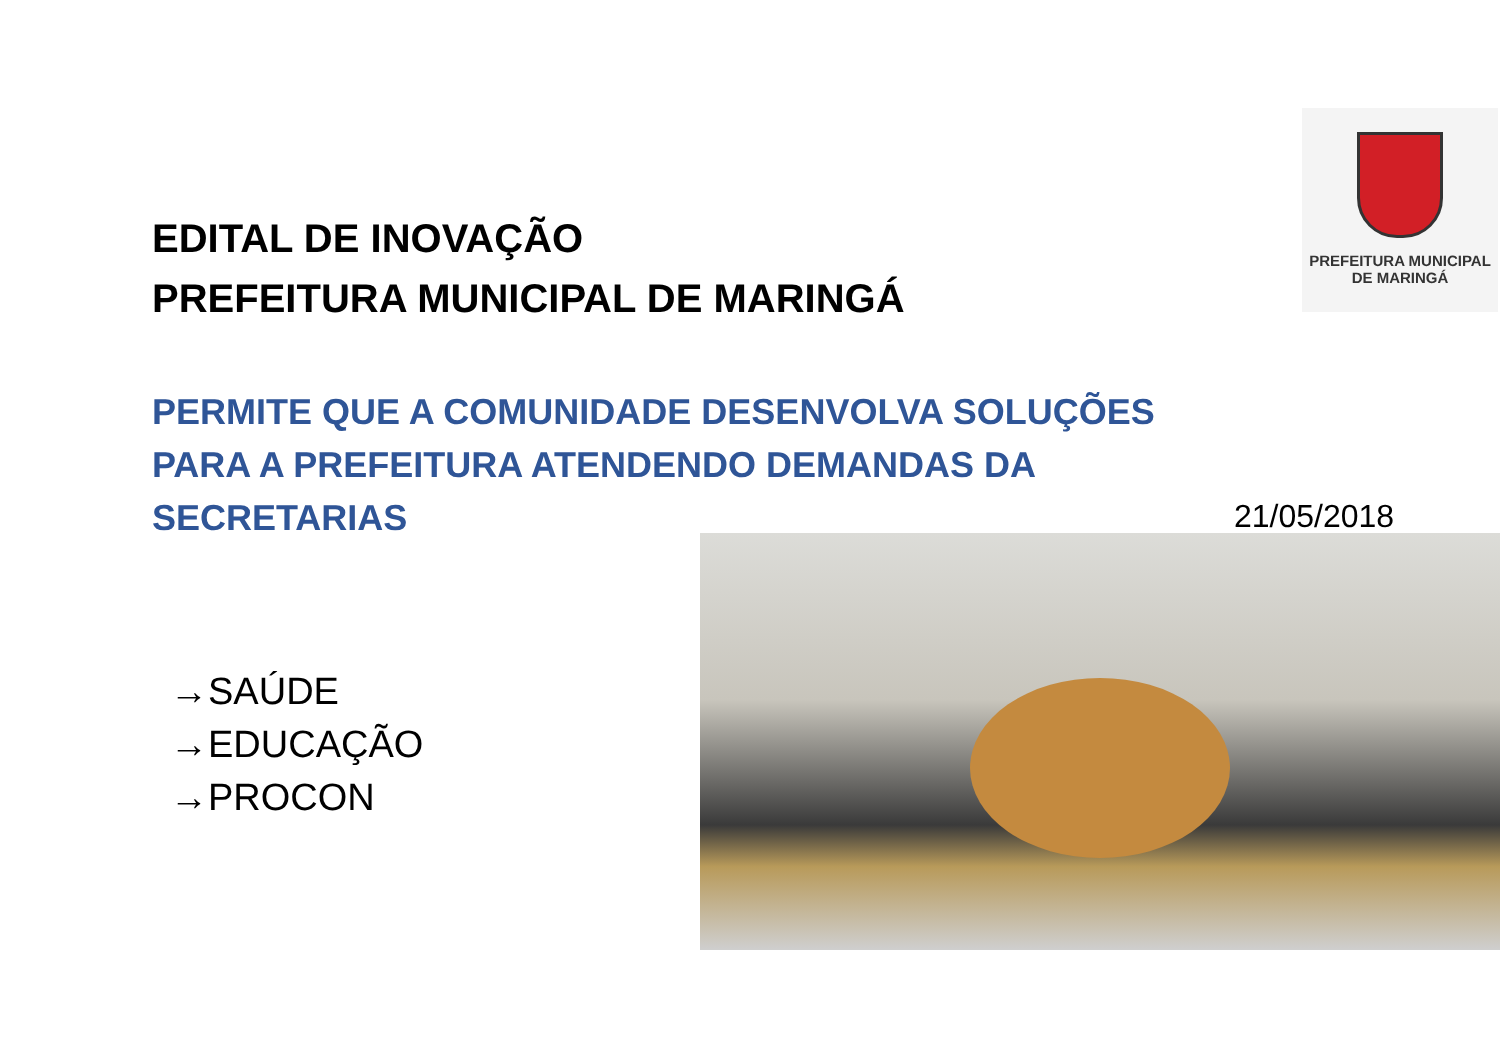EDITAL DE INOVAÇÃO
PREFEITURA MUNICIPAL DE MARINGÁ
PREFEITURA MUNICIPAL
DE MARINGÁ
PERMITE QUE A COMUNIDADE DESENVOLVA SOLUÇÕES PARA A PREFEITURA ATENDENDO DEMANDAS DA SECRETARIAS
21/05/2018
→SAÚDE
→EDUCAÇÃO
→PROCON